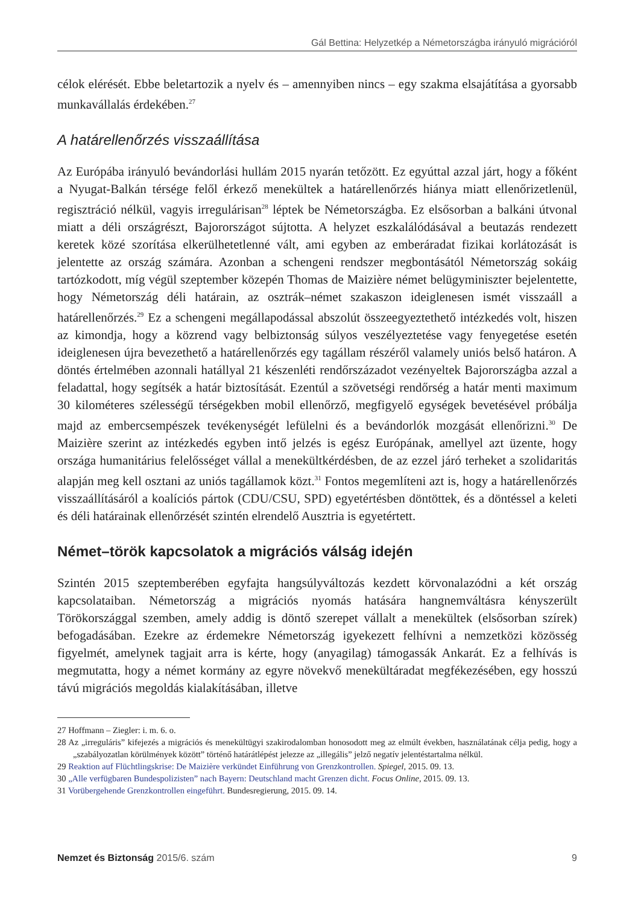Gál Bettina: Helyzetkép a Németországba irányuló migrációról
célok elérését. Ebbe beletartozik a nyelv és – amennyiben nincs – egy szakma elsajátítása a gyorsabb munkavállalás érdekében.<sup>27</sup>
A határellenőrzés visszaállítása
Az Európába irányuló bevándorlási hullám 2015 nyarán tetőzött. Ez egyúttal azzal járt, hogy a főként a Nyugat-Balkán térsége felől érkező menekültek a határellenőrzés hiánya miatt ellenőrizetlenül, regisztráció nélkül, vagyis irregulárisan<sup>28</sup> léptek be Németországba. Ez elsősorban a balkáni útvonal miatt a déli országrészt, Bajorországot sújtotta. A helyzet eszkalálódásával a beutazás rendezett keretek közé szorítása elkerülhetetlenné vált, ami egyben az emberáradat fizikai korlátozását is jelentette az ország számára. Azonban a schengeni rendszer megbontásától Németország sokáig tartózkodott, míg végül szeptember közepén Thomas de Maizière német belügyminiszter bejelentette, hogy Németország déli határain, az osztrák–német szakaszon ideiglenesen ismét visszaáll a határellenőrzés.<sup>29</sup> Ez a schengeni megállapodással abszolút összeegyeztethető intézkedés volt, hiszen az kimondja, hogy a közrend vagy belbiztonság súlyos veszélyeztetése vagy fenyegetése esetén ideiglenesen újra bevezethető a határellenőrzés egy tagállam részéről valamely uniós belső határon. A döntés értelmében azonnali hatállyal 21 készenléti rendőrszázadot vezényeltek Bajorországba azzal a feladattal, hogy segítsék a határ biztosítását. Ezentúl a szövetségi rendőrség a határ menti maximum 30 kilométeres szélességű térségekben mobil ellenőrző, megfigyelő egységek bevetésével próbálja majd az embercsempészek tevékenységét lefülelni és a bevándorlók mozgását ellenőrizni.<sup>30</sup> De Maizière szerint az intézkedés egyben intő jelzés is egész Európának, amellyel azt üzente, hogy országa humanitárius felelősséget vállal a menekültkérdésben, de az ezzel járó terheket a szolidaritás alapján meg kell osztani az uniós tagállamok közt.<sup>31</sup> Fontos megemlíteni azt is, hogy a határellenőrzés visszaállításáról a koalíciós pártok (CDU/CSU, SPD) egyetértésben döntöttek, és a döntéssel a keleti és déli határainak ellenőrzését szintén elrendelő Ausztria is egyetértett.
Német–török kapcsolatok a migrációs válság idején
Szintén 2015 szeptemberében egyfajta hangsúlyváltozás kezdett körvonalazódni a két ország kapcsolataiban. Németország a migrációs nyomás hatására hangnemváltásra kényszerült Törökországgal szemben, amely addig is döntő szerepet vállalt a menekültek (elsősorban szírek) befogadásában. Ezekre az érdemekre Németország igyekezett felhívni a nemzetközi közösség figyelmét, amelynek tagjait arra is kérte, hogy (anyagilag) támogassák Ankarát. Ez a felhívás is megmutatta, hogy a német kormány az egyre növekvő menekültáradat megfékezésében, egy hosszú távú migrációs megoldás kialakításában, illetve
27 Hoffmann – Ziegler: i. m. 6. o.
28 Az „irreguláris” kifejezés a migrációs és menekültügyi szakirodalomban honosodott meg az elmúlt években, használatának célja pedig, hogy a „szabályozatlan körülmények között” történő határátlépést jelezze az „illegális” jelző negatív jelentéstartalma nélkül.
29 Reaktion auf Flüchtlingskrise: De Maizière verkündet Einführung von Grenzkontrollen. Spiegel, 2015. 09. 13.
30 „Alle verfügbaren Bundespolizisten” nach Bayern: Deutschland macht Grenzen dicht. Focus Online, 2015. 09. 13.
31 Vorübergehende Grenzkontrollen eingeführt. Bundesregierung, 2015. 09. 14.
Nemzet és Biztonság 2015/6. szám 9